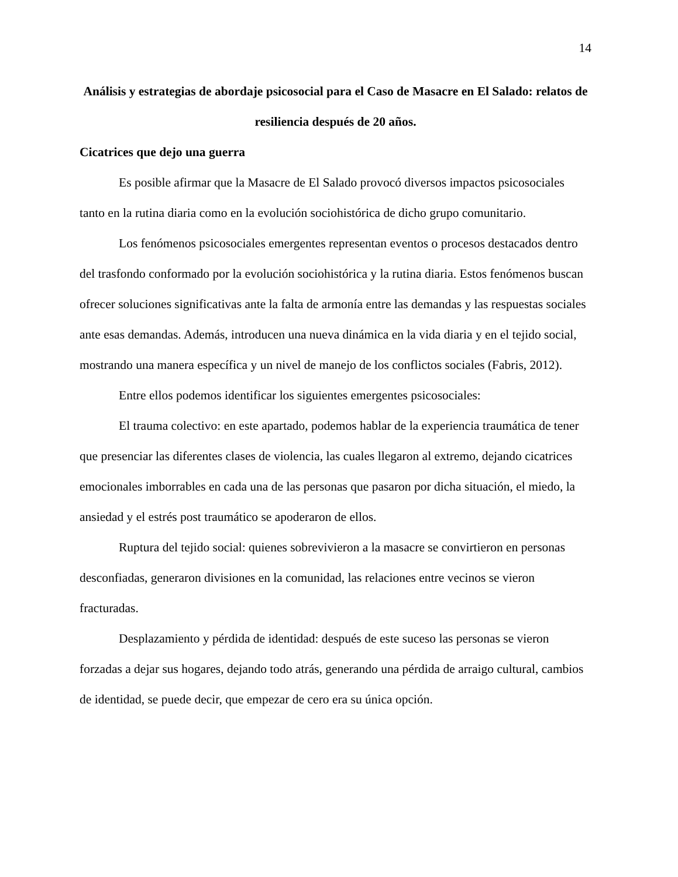14
Análisis y estrategias de abordaje psicosocial para el Caso de Masacre en El Salado: relatos de resiliencia después de 20 años.
Cicatrices que dejo una guerra
Es posible afirmar que la Masacre de El Salado provocó diversos impactos psicosociales tanto en la rutina diaria como en la evolución sociohistórica de dicho grupo comunitario.
Los fenómenos psicosociales emergentes representan eventos o procesos destacados dentro del trasfondo conformado por la evolución sociohistórica y la rutina diaria. Estos fenómenos buscan ofrecer soluciones significativas ante la falta de armonía entre las demandas y las respuestas sociales ante esas demandas. Además, introducen una nueva dinámica en la vida diaria y en el tejido social, mostrando una manera específica y un nivel de manejo de los conflictos sociales (Fabris, 2012).
Entre ellos podemos identificar los siguientes emergentes psicosociales:
El trauma colectivo: en este apartado, podemos hablar de la experiencia traumática de tener que presenciar las diferentes clases de violencia, las cuales llegaron al extremo, dejando cicatrices emocionales imborrables en cada una de las personas que pasaron por dicha situación, el miedo, la ansiedad y el estrés post traumático se apoderaron de ellos.
Ruptura del tejido social: quienes sobrevivieron a la masacre se convirtieron en personas desconfiadas, generaron divisiones en la comunidad, las relaciones entre vecinos se vieron fracturadas.
Desplazamiento y pérdida de identidad: después de este suceso las personas se vieron forzadas a dejar sus hogares, dejando todo atrás, generando una pérdida de arraigo cultural, cambios de identidad, se puede decir, que empezar de cero era su única opción.